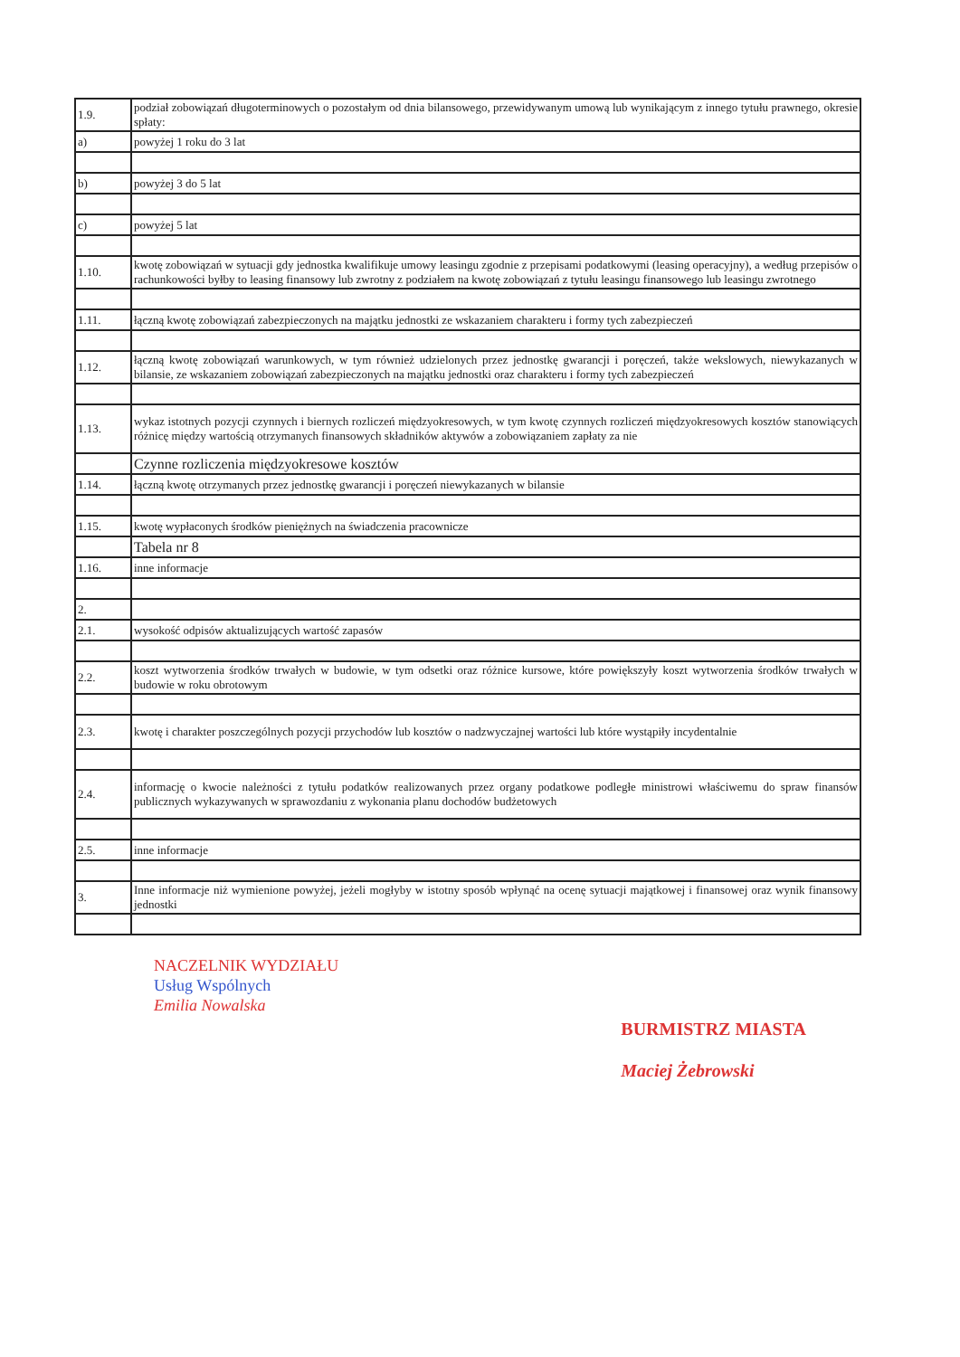| 1.9. | podział zobowiązań długoterminowych o pozostałym od dnia bilansowego, przewidywanym umową lub wynikającym z innego tytułu prawnego, okresie spłaty: |
| a) | powyżej 1 roku do 3 lat |
| b) | powyżej 3 do 5 lat |
| c) | powyżej 5 lat |
| 1.10. | kwotę zobowiązań w sytuacji gdy jednostka kwalifikuje umowy leasingu zgodnie z przepisami podatkowymi (leasing operacyjny), a według przepisów o rachunkowości byłby to leasing finansowy lub zwrotny z podziałem na kwotę zobowiązań z tytułu leasingu finansowego lub leasingu zwrotnego |
| 1.11. | łączną kwotę zobowiązań zabezpieczonych na majątku jednostki ze wskazaniem charakteru i formy tych zabezpieczeń |
| 1.12. | łączną kwotę zobowiązań warunkowych, w tym również udzielonych przez jednostkę gwarancji i poręczeń, także wekslowych, niewykazanych w bilansie, ze wskazaniem zobowiązań zabezpieczonych na majątku jednostki oraz charakteru i formy tych zabezpieczeń |
| 1.13. | wykaz istotnych pozycji czynnych i biernych rozliczeń międzyokresowych, w tym kwotę czynnych rozliczeń międzyokresowych kosztów stanowiących różnicę między wartością otrzymanych finansowych składników aktywów a zobowiązaniem zapłaty za nie |
| | Czynne rozliczenia międzyokresowe kosztów |
| 1.14. | łączną kwotę otrzymanych przez jednostkę gwarancji i poręczeń niewykazanych w bilansie |
| 1.15. | kwotę wypłaconych środków pieniężnych na świadczenia pracownicze |
| | Tabela nr 8 |
| 1.16. | inne informacje |
| 2. | |
| 2.1. | wysokość odpisów aktualizujących wartość zapasów |
| 2.2. | koszt wytworzenia środków trwałych w budowie, w tym odsetki oraz różnice kursowe, które powiększyły koszt wytworzenia środków trwałych w budowie w roku obrotowym |
| 2.3. | kwotę i charakter poszczególnych pozycji przychodów lub kosztów o nadzwyczajnej wartości lub które wystąpiły incydentalnie |
| 2.4. | informację o kwocie należności z tytułu podatków realizowanych przez organy podatkowe podległe ministrowi właściwemu do spraw finansów publicznych wykazywanych w sprawozdaniu z wykonania planu dochodów budżetowych |
| 2.5. | inne informacje |
| 3. | Inne informacje niż wymienione powyżej, jeżeli mogłyby w istotny sposób wpłynąć na ocenę sytuacji majątkowej i finansowej oraz wynik finansowy jednostki |
NACZELNIK WYDZIAŁU
Usług Wspólnych
Emilia Nowalska
BURMISTRZ MIASTA
Maciej Żebrowski